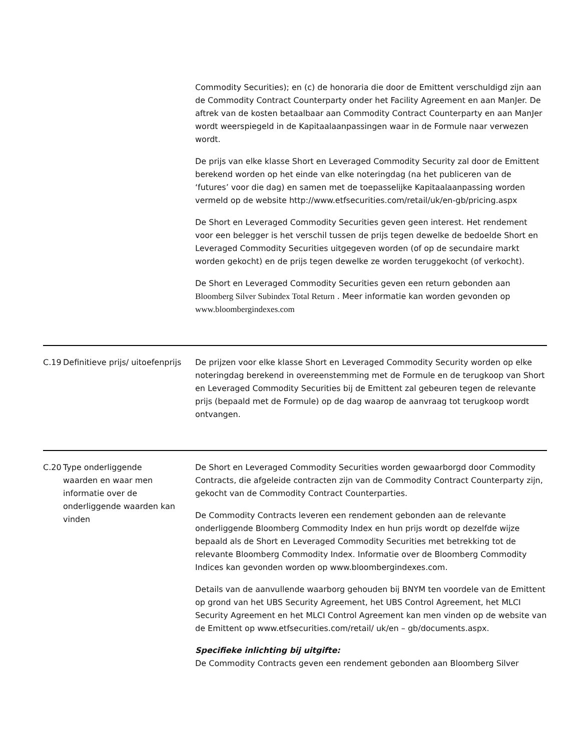| | | Commodity Securities); en (c) de honoraria die door de Emittent verschuldigd zijn aan de Commodity Contract Counterparty onder het Facility Agreement en aan ManJer. De aftrek van de kosten betaalbaar aan Commodity Contract Counterparty en aan ManJer wordt weerspiegeld in de Kapitaalaanpassingen waar in de Formule naar verwezen wordt. De prijs van elke klasse Short en Leveraged Commodity Security zal door de Emittent berekend worden op het einde van elke noteringdag (na het publiceren van de ‘futures’ voor die dag) en samen met de toepasselijke Kapitaalaanpassing worden vermeld op de website http://www.etfsecurities.com/retail/uk/en-gb/pricing.aspx De Short en Leveraged Commodity Securities geven geen interest. Het rendement voor een belegger is het verschil tussen de prijs tegen dewelke de bedoelde Short en Leveraged Commodity Securities uitgegeven worden (of op de secundaire markt worden gekocht) en de prijs tegen dewelke ze worden teruggekocht (of verkocht). De Short en Leveraged Commodity Securities geven een return gebonden aan Bloomberg Silver Subindex Total Return . Meer informatie kan worden gevonden op www.bloombergindexes.com |
| C.19 | Definitieve prijs/ uitoefenprijs | De prijzen voor elke klasse Short en Leveraged Commodity Security worden op elke noteringdag berekend in overeenstemming met de Formule en de terugkoop van Short en Leveraged Commodity Securities bij de Emittent zal gebeuren tegen de relevante prijs (bepaald met de Formule) op de dag waarop de aanvraag tot terugkoop wordt ontvangen. |
| C.20 | Type onderliggende waarden en waar men informatie over de onderliggende waarden kan vinden | De Short en Leveraged Commodity Securities worden gewaarborgd door Commodity Contracts, die afgeleide contracten zijn van de Commodity Contract Counterparty zijn, gekocht van de Commodity Contract Counterparties. De Commodity Contracts leveren een rendement gebonden aan de relevante onderliggende Bloomberg Commodity Index en hun prijs wordt op dezelfde wijze bepaald als de Short en Leveraged Commodity Securities met betrekking tot de relevante Bloomberg Commodity Index. Informatie over de Bloomberg Commodity Indices kan gevonden worden op www.bloombergindexes.com. Details van de aanvullende waarborg gehouden bij BNYM ten voordele van de Emittent op grond van het UBS Security Agreement, het UBS Control Agreement, het MLCI Security Agreement en het MLCI Control Agreement kan men vinden op de website van de Emittent op www.etfsecurities.com/retail/ uk/en – gb/documents.aspx. Specifieke inlichting bij uitgifte: De Commodity Contracts geven een rendement gebonden aan Bloomberg Silver |